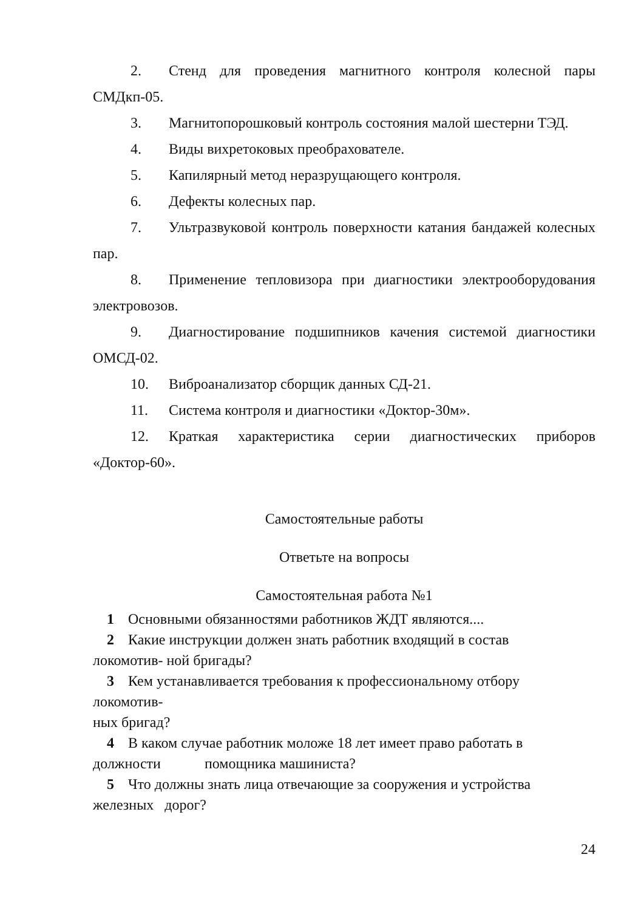2. Стенд для проведения магнитного контроля колесной пары СМДкп-05.
3. Магнитопорошковый контроль состояния малой шестерни ТЭД.
4. Виды вихретоковых преобрахователе.
5. Капилярный метод неразрущающего контроля.
6. Дефекты колесных пар.
7. Ультразвуковой контроль поверхности катания бандажей колесных пар.
8. Применение тепловизора при диагностики электрооборудования электровозов.
9. Диагностирование подшипников качения системой диагностики ОМСД-02.
10. Виброанализатор сборщик данных СД-21.
11. Система контроля и диагностики «Доктор-30м».
12. Краткая характеристика серии диагностических приборов «Доктор-60».
Самостоятельные работы
Ответьте на вопросы
Самостоятельная работа №1
1 Основными обязанностями работников ЖДТ являются....
2 Какие инструкции должен знать работник входящий в состав
локомотив- ной бригады?
3 Кем устанавливается требования к профессиональному отбору
локомотив-
ных бригад?
4 В каком случае работник моложе 18 лет имеет право работать в
должности помощника машиниста?
5 Что должны знать лица отвечающие за сооружения и устройства
железных дорог?
24